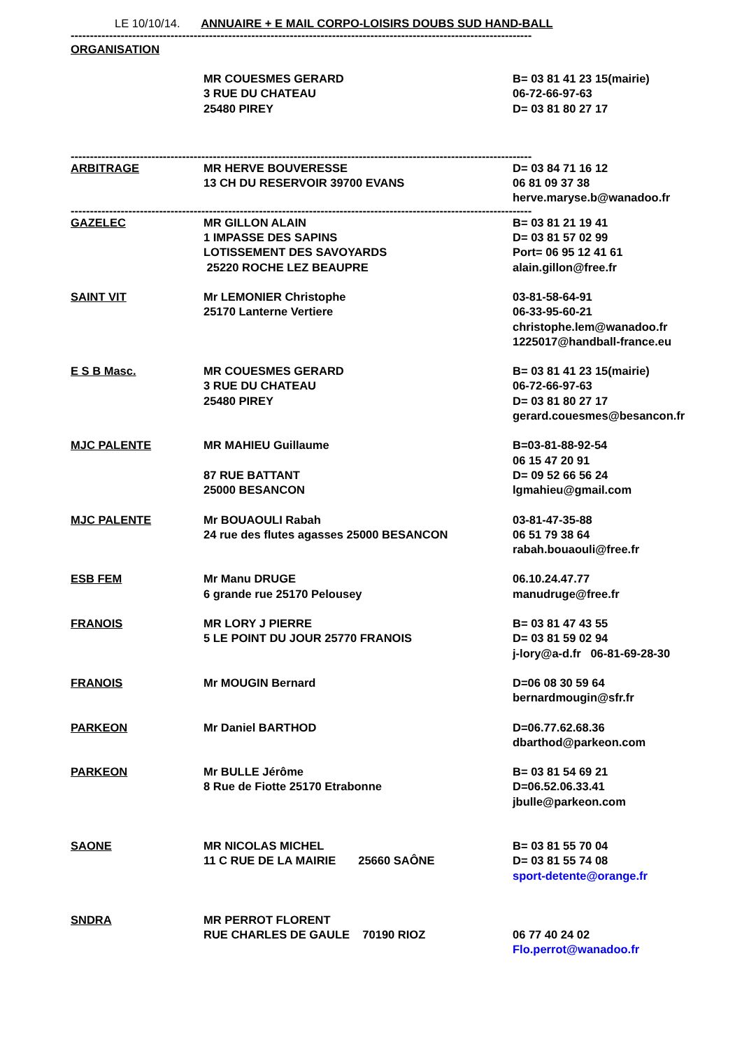LE 10/10/14. ANNUAIRE + E MAIL CORPO-LOISIRS DOUBS SUD HAND-BALL
----------------------------------------------------------------------------------------------------------------------------
ORGANISATION
| | MR COUESMES GERARD 3 RUE DU CHATEAU 25480 PIREY | B= 03 81 41 23 15(mairie) 06-72-66-97-63 D= 03 81 80 27 17 |
----------------------------------------------------------------------------------------------------------------------------
| ARBITRAGE | MR HERVE BOUVERESSE 13 CH DU RESERVOIR 39700 EVANS | D= 03 84 71 16 12 06 81 09 37 38 herve.maryse.b@wanadoo.fr |
----------------------------------------------------------------------------------------------------------------------------
| GAZELEC | MR GILLON ALAIN 1 IMPASSE DES SAPINS LOTISSEMENT DES SAVOYARDS 25220 ROCHE LEZ BEAUPRE | B= 03 81 21 19 41 D= 03 81 57 02 99 Port= 06 95 12 41 61 alain.gillon@free.fr |
| SAINT VIT | Mr LEMONIER Christophe 25170 Lanterne Vertiere | 03-81-58-64-91 06-33-95-60-21 christophe.lem@wanadoo.fr 1225017@handball-france.eu |
| E S B Masc. | MR COUESMES GERARD 3 RUE DU CHATEAU 25480 PIREY | B= 03 81 41 23 15(mairie) 06-72-66-97-63 D= 03 81 80 27 17 gerard.couesmes@besancon.fr |
| MJC PALENTE | MR MAHIEU Guillaume 87 RUE BATTANT 25000 BESANCON | B=03-81-88-92-54 06 15 47 20 91 D= 09 52 66 56 24 lgmahieu@gmail.com |
| MJC PALENTE | Mr BOUAOULI Rabah 24 rue des flutes agasses 25000 BESANCON | 03-81-47-35-88 06 51 79 38 64 rabah.bouaouli@free.fr |
| ESB FEM | Mr Manu DRUGE 6 grande rue 25170 Pelousey | 06.10.24.47.77 manudruge@free.fr |
| FRANOIS | MR LORY J PIERRE 5 LE POINT DU JOUR 25770 FRANOIS | B= 03 81 47 43 55 D= 03 81 59 02 94 j-lory@a-d.fr 06-81-69-28-30 |
| FRANOIS | Mr MOUGIN Bernard | D=06 08 30 59 64 bernardmougin@sfr.fr |
| PARKEON | Mr Daniel BARTHOD | D=06.77.62.68.36 dbarthod@parkeon.com |
| PARKEON | Mr BULLE Jérôme 8 Rue de Fiotte 25170 Etrabonne | B= 03 81 54 69 21 D=06.52.06.33.41 jbulle@parkeon.com |
| SAONE | MR NICOLAS MICHEL 11 C RUE DE LA MAIRIE 25660 SAÔNE | B= 03 81 55 70 04 D= 03 81 55 74 08 sport-detente@orange.fr |
| SNDRA | MR PERROT FLORENT RUE CHARLES DE GAULE 70190 RIOZ | 06 77 40 24 02 Flo.perrot@wanadoo.fr |